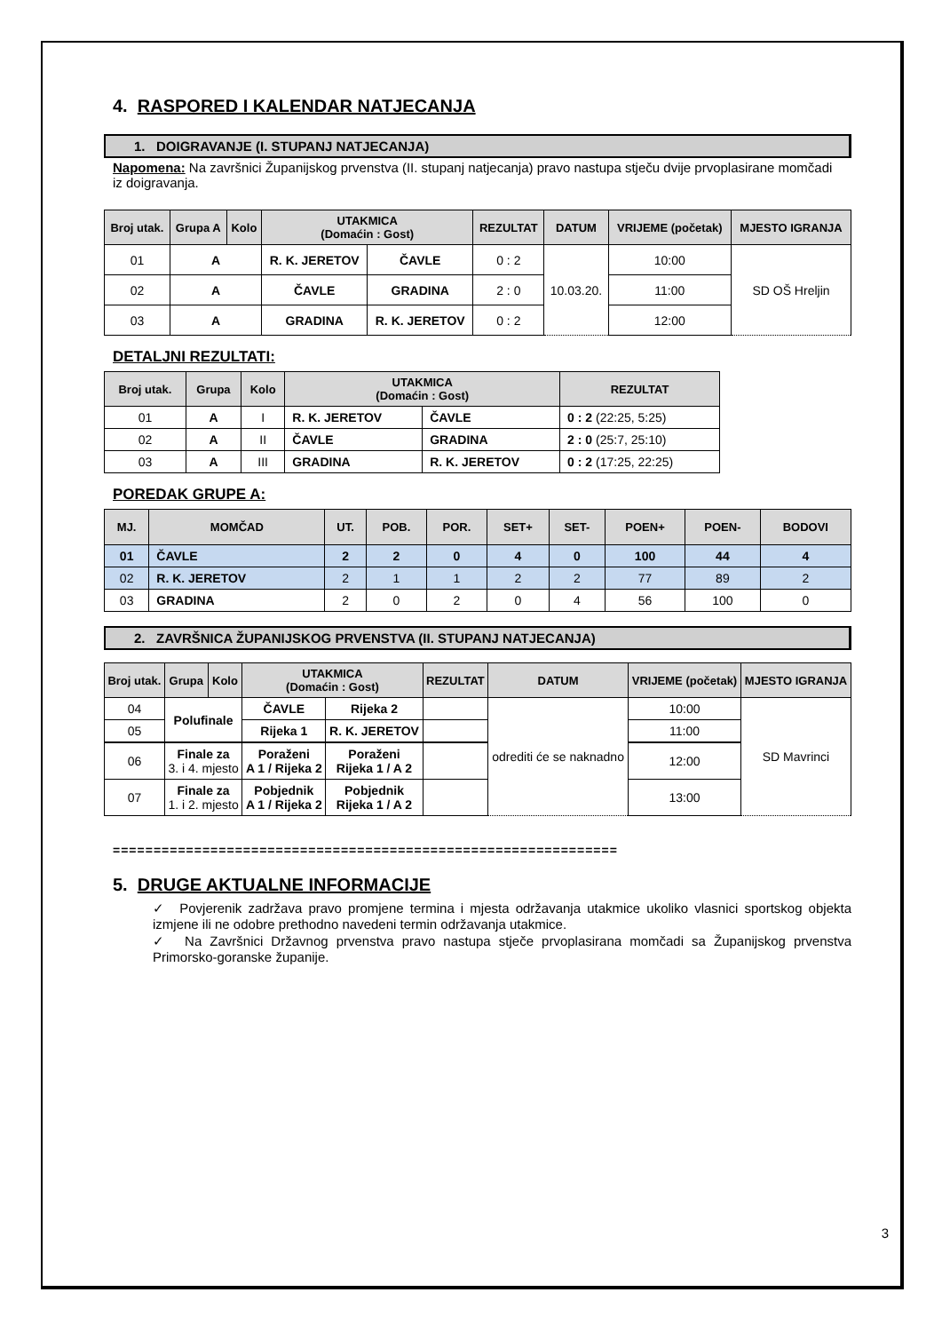4. RASPORED I KALENDAR NATJECANJA
1. DOIGRAVANJE (I. STUPANJ NATJECANJA)
Napomena: Na završnici Županijskog prvenstva (II. stupanj natjecanja) pravo nastupa stječu dvije prvoplasirane momčadi iz doigravanja.
| Broj utak. | Grupa A | Kolo | UTAKMICA (Domaćin : Gost) | | REZULTAT | DATUM | VRIJEME (početak) | MJESTO IGRANJA |
| --- | --- | --- | --- | --- | --- | --- | --- | --- |
| 01 | A | | R. K. JERETOV | ČAVLE | 0 : 2 | 10.03.20. | 10:00 | SD OŠ Hreljin |
| 02 | A | | ČAVLE | GRADINA | 2 : 0 | | 11:00 | |
| 03 | A | | GRADINA | R. K. JERETOV | 0 : 2 | | 12:00 | |
DETALJNI REZULTATI:
| Broj utak. | Grupa | Kolo | UTAKMICA (Domaćin : Gost) | | REZULTAT |
| --- | --- | --- | --- | --- | --- |
| 01 | A | I | R. K. JERETOV | ČAVLE | 0 : 2 (22:25, 5:25) |
| 02 | A | II | ČAVLE | GRADINA | 2 : 0 (25:7, 25:10) |
| 03 | A | III | GRADINA | R. K. JERETOV | 0 : 2 (17:25, 22:25) |
POREDAK GRUPE A:
| MJ. | MOMČAD | UT. | POB. | POR. | SET+ | SET- | POEN+ | POEN- | BODOVI |
| --- | --- | --- | --- | --- | --- | --- | --- | --- | --- |
| 01 | ČAVLE | 2 | 2 | 0 | 4 | 0 | 100 | 44 | 4 |
| 02 | R. K. JERETOV | 2 | 1 | 1 | 2 | 2 | 77 | 89 | 2 |
| 03 | GRADINA | 2 | 0 | 2 | 0 | 4 | 56 | 100 | 0 |
2. ZAVRŠNICA ŽUPANIJSKOG PRVENSTVA (II. STUPANJ NATJECANJA)
| Broj utak. | Grupa | Kolo | UTAKMICA (Domaćin : Gost) | | REZULTAT | DATUM | VRIJEME (početak) | MJESTO IGRANJA |
| --- | --- | --- | --- | --- | --- | --- | --- | --- |
| 04 | Polufinale | | ČAVLE | Rijeka 2 | | odrediti će se naknadno | 10:00 | SD Mavrinci |
| 05 | | | Rijeka 1 | R. K. JERETOV | | | 11:00 | |
| 06 | Finale za 3. i 4. mjesto | | Poraženi A 1 / Rijeka 2 | Poraženi Rijeka 1 / A 2 | | | 12:00 | |
| 07 | Finale za 1. i 2. mjesto | | Pobjednik A 1 / Rijeka 2 | Pobjednik Rijeka 1 / A 2 | | | 13:00 | |
==============================================================
5. DRUGE AKTUALNE INFORMACIJE
✓ Povjerenik zadržava pravo promjene termina i mjesta održavanja utakmice ukoliko vlasnici sportskog objekta izmjene ili ne odobre prethodno navedeni termin održavanja utakmice.
✓ Na Završnici Državnog prvenstva pravo nastupa stječe prvoplasirana momčadi sa Županijskog prvenstva Primorsko-goranske županije.
3